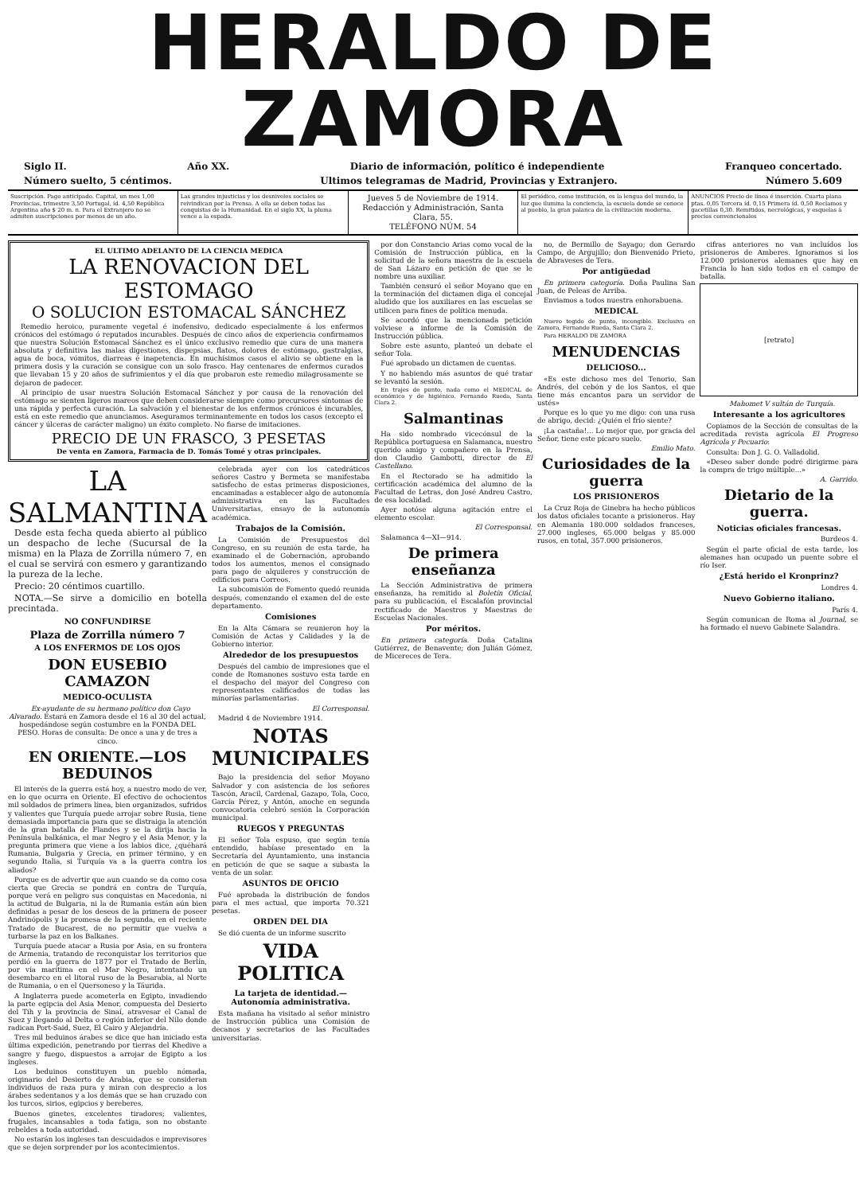HERALDO DE ZAMORA
Siglo II. Año XX. Diario de información, político é independiente Franqueo concertado.
Número suelto, 5 céntimos. Ultimos telegramas de Madrid, Provincias y Extranjero. Número 5.609
Suscripción. Pago anticipado. Capital, un mes 1,00 Provincias, trimestre 3,50 Portugal, íd. 4,50 República Argentina año $ 20 m. n. Para el Extranjero no se admiten suscripciones por menos de un año.
Las grandes injusticias y los desniveles sociales se reivindican por la Prensa. A ella se deben todas las conquistas de la Humanidad. En el siglo XX, la pluma vence a la espada.
Jueves 5 de Noviembre de 1914.
Redacción y Administración, Santa Clara, 55.
TELÉFONO NÚM. 54
El periódico, como institución, es la lengua del mundo, la luz que ilumina la conciencia, la escuela donde se conoce al pueblo, la gran palanca de la civilización moderna.
ANUNCIOS Precio de línea é inserción. Cuarta plana ptas. 0,05 Tercera íd. 0,15 Primera íd. 0,50 Reclamos y gacetillas 0,30. Remitidos, necrológicas, y esquelas á precios convencionales
EL ULTIMO ADELANTO DE LA CIENCIA MEDICA
LA RENOVACION DEL ESTOMAGO
O SOLUCION ESTOMACAL SÁNCHEZ
Remedio heroico, puramente vegetal é inofensivo, dedicado especialmente á los enfermos crónicos del estómago ó reputados incurables. Después de cinco años de experiencia confirmamos que nuestra Solución Estomacal Sánchez es el único exclusivo remedio que cura de una manera absoluta y definitiva las malas digestiones, dispepsias, flatos, dolores de estómago, gastralgias, agua de boca, vómitos, diarreas é inapetencia. En muchísimos casos el alivio se obtiene en la primera dosis y la curación se consigue con un solo frasco. Hay centenares de enfermos curados que llevaban 15 y 20 años de sufrimientos y el día que probaron este remedio milagrosamente se dejaron de padecer.
Al principio de usar nuestra Solución Estomacal Sánchez y por causa de la renovación del estómago se sienten ligeros mareos que deben considerarse siempre como precursores síntomas de una rápida y perfecta curación. La salvación y el bienestar de los enfermos crónicos é incurables, está en este remedio que anunciamos. Aseguramos terminantemente en todos los casos (excepto el cáncer y úlceras de carácter maligno) un éxito completo. No fiarse de imitaciones.
PRECIO DE UN FRASCO, 3 PESETAS
De venta en Zamora, Farmacia de D. Tomás Tomé y otras principales.
LA SALMANTINA
Desde esta fecha queda abierto al público un despacho de leche (Sucursal de la misma) en la Plaza de Zorrilla número 7, en el cual se servirá con esmero y garantizando la pureza de la leche.
Precio: 20 céntimos cuartillo.
NOTA.—Se sirve a domicilio en botella precintada.
NO CONFUNDIRSE
Plaza de Zorrilla número 7
A LOS ENFERMOS DE LOS OJOS
DON EUSEBIO CAMAZON
MEDICO-OCULISTA
Ex-ayudante de su hermano político don Cayo Alvarado. Estará en Zamora desde el 16 al 30 del actual, hospedándose según costumbre en la FONDA DEL PESO. Horas de consulta: De once a una y de tres a cinco.
EN ORIENTE.—LOS BEDUINOS
El interés de la guerra está hoy, a nuestro modo de ver, en lo que ocurra en Oriente. El efectivo de ochocientos mil soldados de primera línea, bien organizados, sufridos y valientes que Turquía puede arrojar sobre Rusia, tiene demasiada importancia para que se distraiga la atención de la gran batalla de Flandes y se la dirija hacia la Península balkánica, el mar Negro y el Asia Menor, y la pregunta primera que viene a los labios dice, ¿quéhará Rumania, Bulgaria y Grecia, en primer término, y en segundo Italia, si Turquía va a la guerra contra los aliados?
Porque es de advertir que aun cuando se da como cosa cierta que Grecia se pondrá en contra de Turquía, porque verá en peligro sus conquistas en Macedonia, ni la actitud de Bulgaria, ni la de Rumania están aún bien definidas a pesar de los deseos de la primera de poseer Andrinópolis y la promesa de la segunda, en el reciente Tratado de Bucarest, de no permitir que vuelva a turbarse la paz en los Balkanes.
Turquía puede atacar a Rusia por Asia, en su frontera de Armenia, tratando de reconquistar los territorios que perdió en la guerra de 1877 por el Tratado de Berlín, por vía marítima en el Mar Negro, intentando un desembarco en el litoral ruso de la Besarabia, al Norte de Rumania, o en el Quersoneso y la Táurida.
A Inglaterra puede acometerla en Egipto, invadiendo la parte egipcia del Asia Menor, compuesta del Desierto del Tih y la provincia de Sinaí, atravesar el Canal de Suez y llegando al Delta o región inferior del Nilo donde radican Port-Said, Suez, El Cairo y Alejandría.
Tres mil beduinos árabes se dice que han iniciado esta última expedición, penetrando por tierras del Khedive a sangre y fuego, dispuestos a arrojar de Egipto a los ingleses.
Los beduinos constituyen un pueblo nómada, originario del Desierto de Arabia, que se consideran individuos de raza pura y miran con desprecio a los árabes sedentanos y a los demás que se han cruzado con los turcos, sirios, egipcios y bereberes.
Buenos ginetes, excelentes tiradores; valientes, frugales, incansables a toda fatiga, son no obstante rebeldes a toda autoridad.
No estarán los ingleses tan descuidados e imprevisores que se dejen sorprender por los acontecimientos.
celebrada ayer con los catedráticos señores Castro y Bermeta se manifestaba satisfecho de estas primeras disposiciones, encaminadas a establecer algo de autonomía administrativa en las Facultades Universitarias, ensayo de la autonomía académica.
Trabajos de la Comisión.
La Comisión de Presupuestos del Congreso, en su reunión de esta tarde, ha examinado el de Gobernación, aprobando todos los aumentos, menos el consignado para pago de alquileres y construcción de edificios para Correos.
La subcomisión de Fomento quedó reunida después, comenzando el examen del de este departamento.
Comisiones
En la Alta Cámara se reunieron hoy la Comisión de Actas y Calidades y la de Gobierno interior.
Alrededor de los presupuestos
Después del cambio de impresiones que el conde de Romanones sostuvo esta tarde en el despacho del mayor del Congreso con representantes calificados de todas las minorías parlamentarias.
El Corresponsal.
Madrid 4 de Noviembre 1914.
NOTAS MUNICIPALES
Bajo la presidencia del señor Moyano Salvador y con asistencia de los señores Tascón, Aracil, Cardenal, Gazapo, Tola, Coco, García Pérez, y Antón, anoche en segunda convocatoria celebró sesión la Corporación municipal.
RUEGOS Y PREGUNTAS
El señor Tola espuso, que según tenía entendido, habíase presentado en la Secretaría del Ayuntamiento, una instancia en petición de que se saque a subasta la venta de un solar.
ASUNTOS DE OFICIO
Fué aprobada la distribución de fondos para el mes actual, que importa 70.321 pesetas.
ORDEN DEL DIA
Se dió cuenta de un informe suscrito
VIDA POLITICA
La tarjeta de identidad.—Autonomía administrativa.
Esta mañana ha visitado al señor ministro de Instrucción pública una Comisión de decanos y secretarios de las Facultades universitarias.
por don Constancio Arias como vocal de la Comisión de Instrucción pública, en la solicitud de la señora maestra de la escuela de San Lázaro en petición de que se le nombre una auxiliar.
También censuró el señor Moyano que en la terminación del dictamen diga el concejal aludido que los auxiliares en las escuelas se utilicen para fines de política menuda.
Se acordó que la mencionada petición volviese a informe de la Comisión de Instrucción pública.
Sobre este asunto, planteó un debate el señor Tola.
Fué aprobado un dictamen de cuentas.
Y no habiendo más asuntos de qué tratar se levantó la sesión.
En trajes de punto, nada como el MEDICAL de económico y de higiénico. Fernando Rueda, Santa Clara 2.
Salmantinas
Ha sido nombrado vicecónsul de la República portuguesa en Salamanca, nuestro querido amigo y compañero en la Prensa, don Claudio Gambotti, director de El Castellano.
En el Rectorado se ha admitido la certificación académica del alumno de la Facultad de Letras, don José Andreu Castro, de esa localidad.
Ayer notóse alguna agitación entre el elemento escolar.
El Corresponsal.
Salamanca 4—XI—914.
De primera enseñanza
La Sección Administrativa de primera enseñanza, ha remitido al Boletín Oficial, para su publicación, el Escalafón provincial rectificado de Maestros y Maestras de Escuelas Nacionales.
Por méritos.
En primera categoría. Doña Catalina Gutiérrez, de Benavente; don Julián Gómez, de Micereces de Tera.
no, de Bermillo de Sayago; don Gerardo Campo, de Argujillo; don Bienvenido Prieto, de Abraveses de Tera.
Por antigüedad
En primera categoría. Doña Paulina San Juan, de Peleas de Arriba.
Enviamos a todos nuestra enhorabuena.
MEDICAL
Nuevo tegido de punto, incongible. Exclusiva en Zamora, Fernando Rueda, Santa Clara 2.
Para HERALDO DE ZAMORA
MENUDENCIAS
DELICIOSO...
«Es este dichoso mes del Tenorio, San Andrés, del cebón y de los Santos, el que tiene más encantos para un servidor de ustés»
Porque es lo que yo me digo: con una rusa de abrigo, decid: ¿Quién el frío siente?
¡La castaña!... Lo mejor que, por gracia del Señor, tiene este pícaro suelo.
Emilio Mato.
Curiosidades de la guerra
LOS PRISIONEROS
La Cruz Roja de Ginebra ha hecho públicos los datos oficiales tocante a prisioneros. Hay en Alemania 180.000 soldados franceses, 27.000 ingleses, 65.000 belgas y 85.000 rusos, en total, 357.000 prisioneros.
cifras anteriores no van incluídos los prisioneros de Amberes. Ignoramos si los 12.000 prisioneros alemanes que hay en Francia lo han sido todos en el campo de batalla.
[retrato]
Mahomet V sultán de Turquía.
Interesante a los agricultores
Copiamos de la Sección de consultas de la acreditada revista agrícola El Progreso Agrícola y Pecuario:
Consulta: Don J. G. O. Valladolid.
«Deseo saber donde podré dirigirme para la compra de trigo múltiple...»
A. Garrido.
Dietario de la guerra.
Noticias oficiales francesas.
Burdeos 4.
Según el parte oficial de esta tarde, los alemanes han ocupado un puente sobre el río Iser.
¿Está herido el Kronprinz?
Londres 4.
Nuevo Gobierno italiano.
París 4.
Según comunican de Roma al Journal, se ha formado el nuevo Gabinete Salandra.